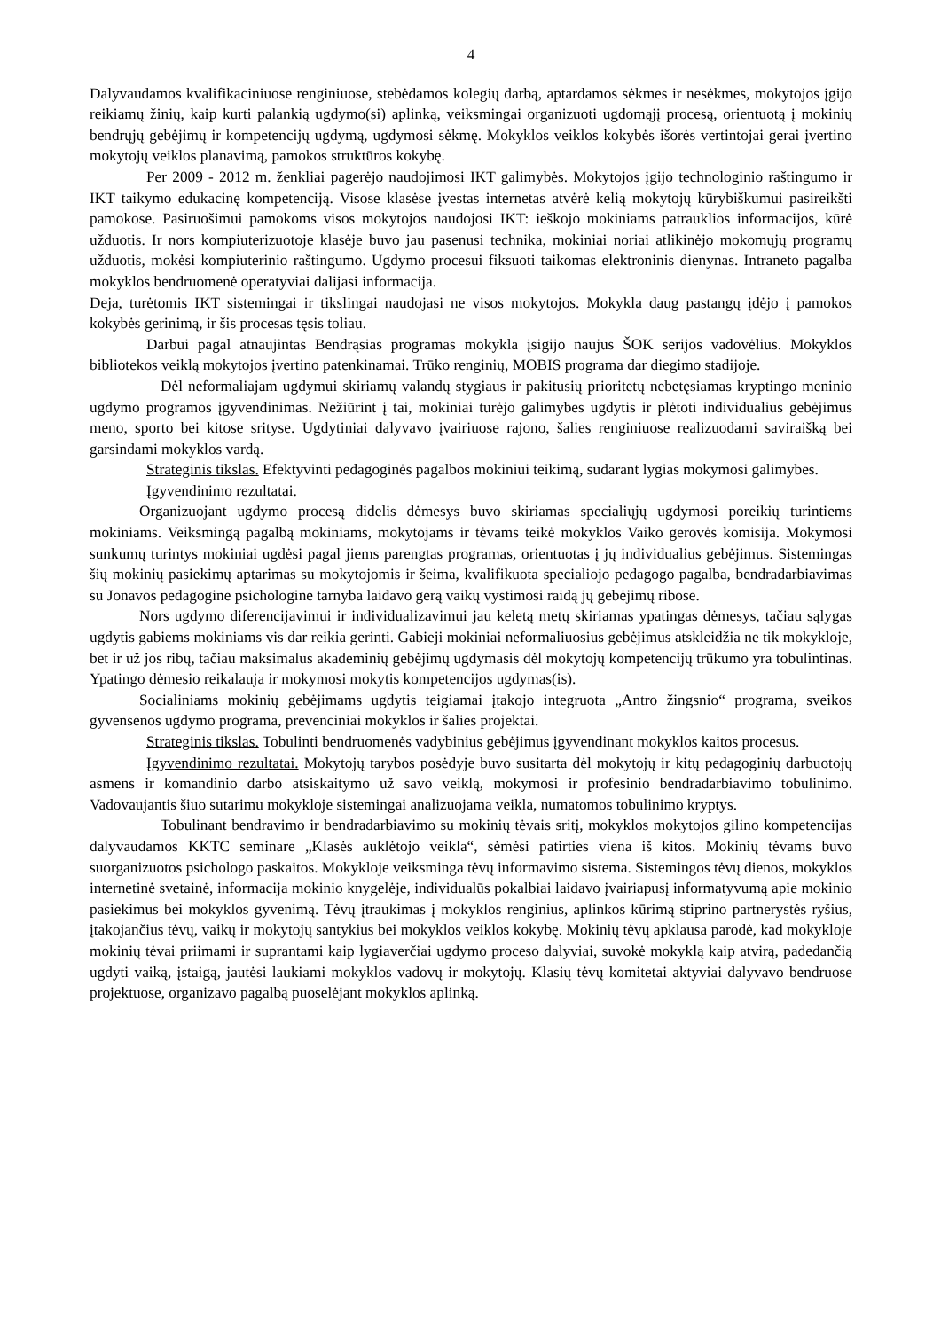4
Dalyvaudamos kvalifikaciniuose renginiuose, stebėdamos kolegių darbą, aptardamos sėkmes ir nesėkmes, mokytojos įgijo reikiamų žinių, kaip kurti palankią ugdymo(si) aplinką, veiksmingai organizuoti ugdomąjį procesą, orientuotą į mokinių bendrųjų gebėjimų ir kompetencijų ugdymą, ugdymosi sėkmę. Mokyklos veiklos kokybės išorės vertintojai gerai įvertino mokytojų veiklos planavimą, pamokos struktūros kokybę.
Per 2009 - 2012 m. ženkliai pagerėjo naudojimosi IKT galimybės. Mokytojos įgijo technologinio raštingumo ir IKT taikymo edukacinę kompetenciją. Visose klasėse įvestas internetas atvėrė kelią mokytojų kūrybiškumui pasireikšti pamokose. Pasiruošimui pamokoms visos mokytojos naudojosi IKT: ieškojo mokiniams patrauklios informacijos, kūrė užduotis. Ir nors kompiuterizuotoje klasėje buvo jau pasenusi technika, mokiniai noriai atlikinėjo mokomųjų programų užduotis, mokėsi kompiuterinio raštingumo. Ugdymo procesui fiksuoti taikomas elektroninis dienynas. Intraneto pagalba mokyklos bendruomenė operatyviai dalijasi informacija.
Deja, turėtomis IKT sistemingai ir tikslingai naudojasi ne visos mokytojos. Mokykla daug pastangų įdėjo į pamokos kokybės gerinimą, ir šis procesas tęsis toliau.
Darbui pagal atnaujintas Bendrąsias programas mokykla įsigijo naujus ŠOK serijos vadovėlius. Mokyklos bibliotekos veiklą mokytojos įvertino patenkinamai. Trūko renginių, MOBIS programa dar diegimo stadijoje.
Dėl neformaliajam ugdymui skiriamų valandų stygiaus ir pakitusių prioritetų nebetęsiamas kryptingo meninio ugdymo programos įgyvendinimas. Nežiūrint į tai, mokiniai turėjo galimybes ugdytis ir plėtoti individualius gebėjimus meno, sporto bei kitose srityse. Ugdytiniai dalyvavo įvairiuose rajono, šalies renginiuose realizuodami saviraišką bei garsindami mokyklos vardą.
Strateginis tikslas. Efektyvinti pedagoginės pagalbos mokiniui teikimą, sudarant lygias mokymosi galimybes.
Įgyvendinimo rezultatai.
Organizuojant ugdymo procesą didelis dėmesys buvo skiriamas specialiųjų ugdymosi poreikių turintiems mokiniams. Veiksmingą pagalbą mokiniams, mokytojams ir tėvams teikė mokyklos Vaiko gerovės komisija. Mokymosi sunkumų turintys mokiniai ugdėsi pagal jiems parengtas programas, orientuotas į jų individualius gebėjimus. Sistemingas šių mokinių pasiekimų aptarimas su mokytojomis ir šeima, kvalifikuota specialiojo pedagogo pagalba, bendradarbiavimas su Jonavos pedagogine psichologine tarnyba laidavo gerą vaikų vystimosi raidą jų gebėjimų ribose.
Nors ugdymo diferencijavimui ir individualizavimui jau keletą metų skiriamas ypatingas dėmesys, tačiau sąlygas ugdytis gabiems mokiniams vis dar reikia gerinti. Gabieji mokiniai neformaliuosius gebėjimus atskleidžia ne tik mokykloje, bet ir už jos ribų, tačiau maksimalus akademinių gebėjimų ugdymasis dėl mokytojų kompetencijų trūkumo yra tobulintinas. Ypatingo dėmesio reikalauja ir mokymosi mokytis kompetencijos ugdymas(is).
Socialiniams mokinių gebėjimams ugdytis teigiamai įtakojo integruota „Antro žingsnio“ programa, sveikos gyvensenos ugdymo programa, prevenciniai mokyklos ir šalies projektai.
Strateginis tikslas. Tobulinti bendruomenės vadybinius gebėjimus įgyvendinant mokyklos kaitos procesus.
Įgyvendinimo rezultatai. Mokytojų tarybos posėdyje buvo susitarta dėl mokytojų ir kitų pedagoginių darbuotojų asmens ir komandinio darbo atsiskaitymo už savo veiklą, mokymosi ir profesinio bendradarbiavimo tobulinimo. Vadovaujantis šiuo sutarimu mokykloje sistemingai analizuojama veikla, numatomos tobulinimo kryptys.
Tobulinant bendravimo ir bendradarbiavimo su mokinių tėvais sritį, mokyklos mokytojos gilino kompetencijas dalyvaudamos KKTC seminare „Klasės auklėtojo veikla“, sėmėsi patirties viena iš kitos. Mokinių tėvams buvo suorganizuotos psichologo paskaitos. Mokykloje veiksminga tėvų informavimo sistema. Sistemingos tėvų dienos, mokyklos internetinė svetainė, informacija mokinio knygelėje, individualūs pokalbiai laidavo įvairiapusį informatyvumą apie mokinio pasiekimus bei mokyklos gyvenimą. Tėvų įtraukimas į mokyklos renginius, aplinkos kūrimą stiprino partnerystės ryšius, įtakojančius tėvų, vaikų ir mokytojų santykius bei mokyklos veiklos kokybę. Mokinių tėvų apklausa parodė, kad mokykloje mokinių tėvai priimami ir suprantami kaip lygiaverčiai ugdymo proceso dalyviai, suvokė mokyklą kaip atvirą, padedančią ugdyti vaiką, įstaigą, jautėsi laukiami mokyklos vadovų ir mokytojų. Klasių tėvų komitetai aktyviai dalyvavo bendruose projektuose, organizavo pagalbą puoselėjant mokyklos aplinką.